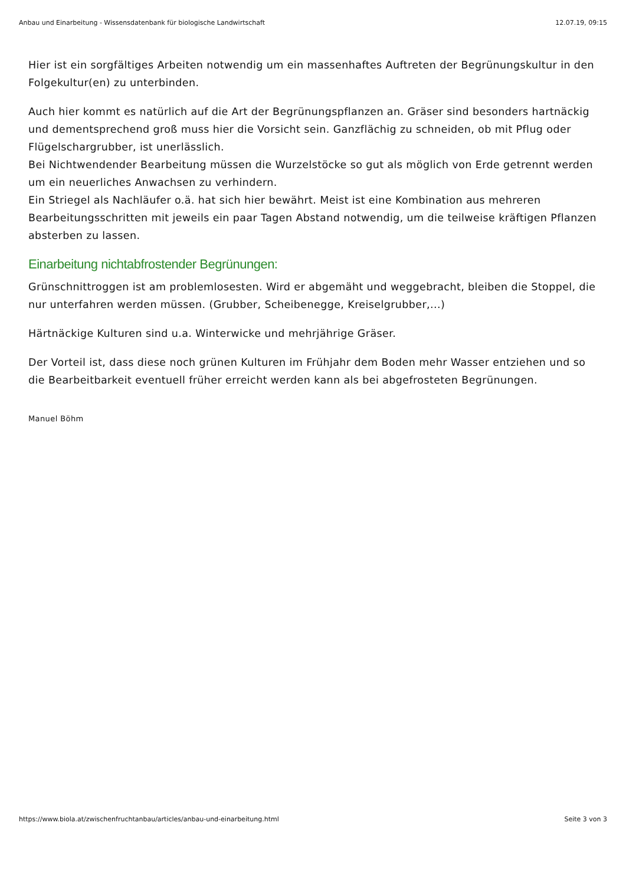Anbau und Einarbeitung - Wissensdatenbank für biologische Landwirtschaft 12.07.19, 09:15
Hier ist ein sorgfältiges Arbeiten notwendig um ein massenhaftes Auftreten der Begrünungskultur in den Folgekultur(en) zu unterbinden.
Auch hier kommt es natürlich auf die Art der Begrünungspflanzen an. Gräser sind besonders hartnäckig und dementsprechend groß muss hier die Vorsicht sein. Ganzflächig zu schneiden, ob mit Pflug oder Flügelschargrubber, ist unerlässlich.
Bei Nichtwendender Bearbeitung müssen die Wurzelstöcke so gut als möglich von Erde getrennt werden um ein neuerliches Anwachsen zu verhindern.
Ein Striegel als Nachläufer o.ä. hat sich hier bewährt. Meist ist eine Kombination aus mehreren Bearbeitungsschritten mit jeweils ein paar Tagen Abstand notwendig, um die teilweise kräftigen Pflanzen absterben zu lassen.
Einarbeitung nichtabfrostender Begrünungen:
Grünschnittroggen ist am problemlosesten. Wird er abgemäht und weggebracht, bleiben die Stoppel, die nur unterfahren werden müssen. (Grubber, Scheibenegge, Kreiselgrubber,...)
Härtnäckige Kulturen sind u.a. Winterwicke und mehrjährige Gräser.
Der Vorteil ist, dass diese noch grünen Kulturen im Frühjahr dem Boden mehr Wasser entziehen und so die Bearbeitbarkeit eventuell früher erreicht werden kann als bei abgefrosteten Begrünungen.
Manuel Böhm
https://www.biola.at/zwischenfruchtanbau/articles/anbau-und-einarbeitung.html Seite 3 von 3